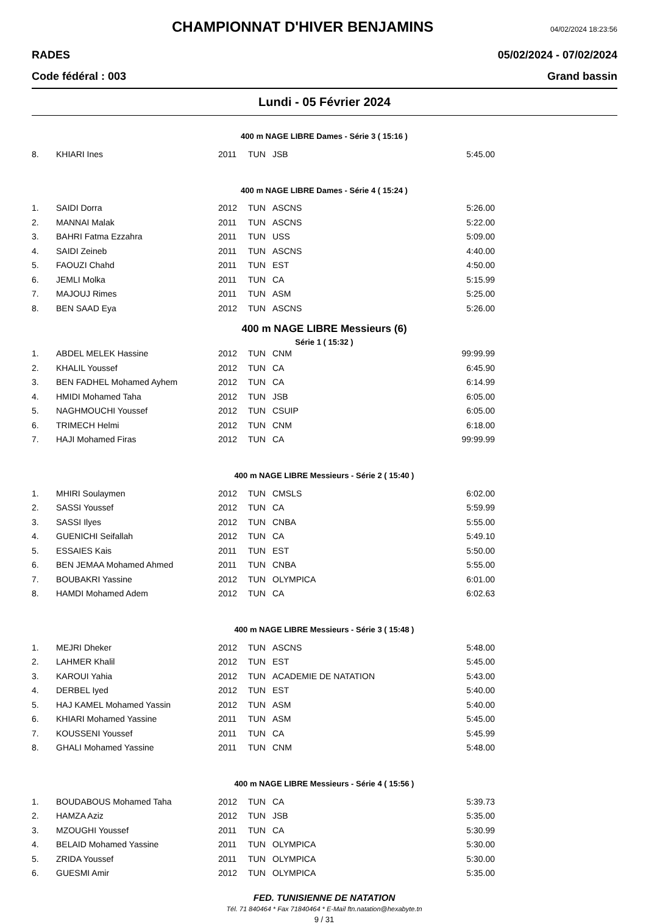CHAMPIONNAT D'HIVER BENJAMINS
04/02/2024 18:23:56
RADES 05/02/2024 - 07/02/2024
Code fédéral : 003 Grand bassin
Lundi - 05 Février 2024
400 m NAGE LIBRE Dames - Série 3 ( 15:16 )
| 8. | KHIARI Ines | 2011 | TUN | JSB | 5:45.00 |
400 m NAGE LIBRE Dames - Série 4 ( 15:24 )
| 1. | SAIDI Dorra | 2012 | TUN | ASCNS | 5:26.00 |
| 2. | MANNAI Malak | 2011 | TUN | ASCNS | 5:22.00 |
| 3. | BAHRI Fatma Ezzahra | 2011 | TUN | USS | 5:09.00 |
| 4. | SAIDI Zeineb | 2011 | TUN | ASCNS | 4:40.00 |
| 5. | FAOUZI Chahd | 2011 | TUN | EST | 4:50.00 |
| 6. | JEMLI Molka | 2011 | TUN | CA | 5:15.99 |
| 7. | MAJOUJ Rimes | 2011 | TUN | ASM | 5:25.00 |
| 8. | BEN SAAD Eya | 2012 | TUN | ASCNS | 5:26.00 |
400 m NAGE LIBRE Messieurs (6)
Série 1 ( 15:32 )
| 1. | ABDEL MELEK Hassine | 2012 | TUN | CNM | 99:99.99 |
| 2. | KHALIL Youssef | 2012 | TUN | CA | 6:45.90 |
| 3. | BEN FADHEL Mohamed Ayhem | 2012 | TUN | CA | 6:14.99 |
| 4. | HMIDI Mohamed Taha | 2012 | TUN | JSB | 6:05.00 |
| 5. | NAGHMOUCHI Youssef | 2012 | TUN | CSUIP | 6:05.00 |
| 6. | TRIMECH Helmi | 2012 | TUN | CNM | 6:18.00 |
| 7. | HAJI Mohamed Firas | 2012 | TUN | CA | 99:99.99 |
400 m NAGE LIBRE Messieurs - Série 2 ( 15:40 )
| 1. | MHIRI Soulaymen | 2012 | TUN | CMSLS | 6:02.00 |
| 2. | SASSI Youssef | 2012 | TUN | CA | 5:59.99 |
| 3. | SASSI Ilyes | 2012 | TUN | CNBA | 5:55.00 |
| 4. | GUENICHI Seifallah | 2012 | TUN | CA | 5:49.10 |
| 5. | ESSAIES Kais | 2011 | TUN | EST | 5:50.00 |
| 6. | BEN JEMAA Mohamed Ahmed | 2011 | TUN | CNBA | 5:55.00 |
| 7. | BOUBAKRI Yassine | 2012 | TUN | OLYMPICA | 6:01.00 |
| 8. | HAMDI Mohamed Adem | 2012 | TUN | CA | 6:02.63 |
400 m NAGE LIBRE Messieurs - Série 3 ( 15:48 )
| 1. | MEJRI Dheker | 2012 | TUN | ASCNS | 5:48.00 |
| 2. | LAHMER Khalil | 2012 | TUN | EST | 5:45.00 |
| 3. | KAROUI Yahia | 2012 | TUN | ACADEMIE DE NATATION | 5:43.00 |
| 4. | DERBEL Iyed | 2012 | TUN | EST | 5:40.00 |
| 5. | HAJ KAMEL Mohamed Yassin | 2012 | TUN | ASM | 5:40.00 |
| 6. | KHIARI Mohamed Yassine | 2011 | TUN | ASM | 5:45.00 |
| 7. | KOUSSENI Youssef | 2011 | TUN | CA | 5:45.99 |
| 8. | GHALI Mohamed Yassine | 2011 | TUN | CNM | 5:48.00 |
400 m NAGE LIBRE Messieurs - Série 4 ( 15:56 )
| 1. | BOUDABOUS Mohamed Taha | 2012 | TUN | CA | 5:39.73 |
| 2. | HAMZA Aziz | 2012 | TUN | JSB | 5:35.00 |
| 3. | MZOUGHI Youssef | 2011 | TUN | CA | 5:30.99 |
| 4. | BELAID Mohamed Yassine | 2011 | TUN | OLYMPICA | 5:30.00 |
| 5. | ZRIDA Youssef | 2011 | TUN | OLYMPICA | 5:30.00 |
| 6. | GUESMI Amir | 2012 | TUN | OLYMPICA | 5:35.00 |
FED. TUNISIENNE DE NATATION
Tél. 71 840464 * Fax 71840464 * E-Mail ftn.natation@hexabyte.tn
9 / 31